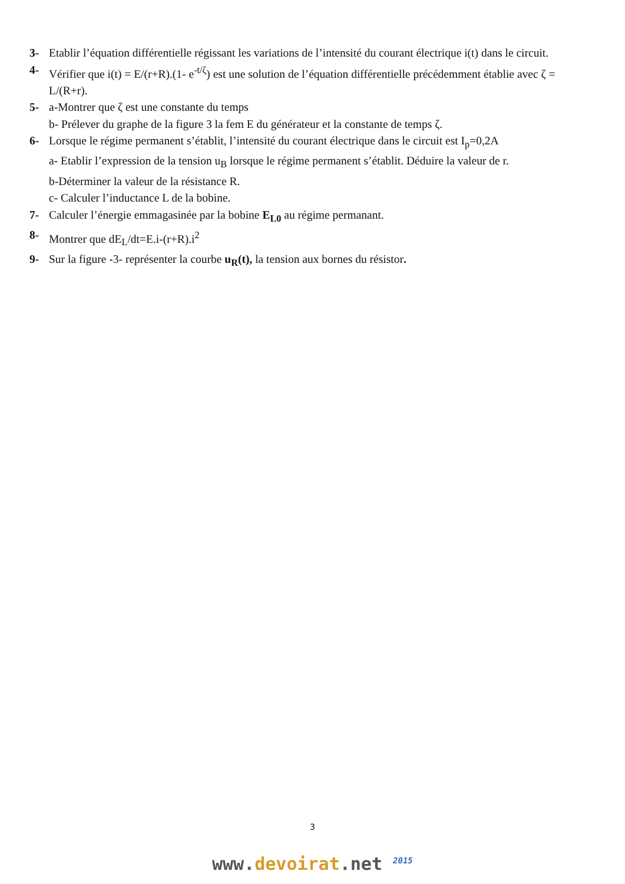3- Etablir l’équation différentielle régissant les variations de l’intensité du courant électrique i(t) dans le circuit.
4- Vérifier que i(t) = E/(r+R).(1- e<sup>-t/ζ</sup>) est une solution de l’équation différentielle précédemment établie avec ζ = L/(R+r).
5- a-Montrer que ζ est une constante du temps
b- Prélever du graphe de la figure 3 la fem E du générateur et la constante de temps ζ.
6- Lorsque le régime permanent s’établit, l’intensité du courant électrique dans le circuit est I<sub>p</sub>=0,2A
a- Etablir l’expression de la tension u<sub>B</sub> lorsque le régime permanent s’établit. Déduire la valeur de r.
b-Déterminer la valeur de la résistance R.
c- Calculer l’inductance L de la bobine.
7- Calculer l’énergie emmagasinée par la bobine E<sub>L0</sub> au régime permanant.
8- Montrer que dE<sub>L</sub>/dt=E.i-(r+R).i<sup>2</sup>
9- Sur la figure -3- représenter la courbe u<sub>R</sub>(t), la tension aux bornes du résistor.
3
www.devoirat.net <sup>2015</sup>